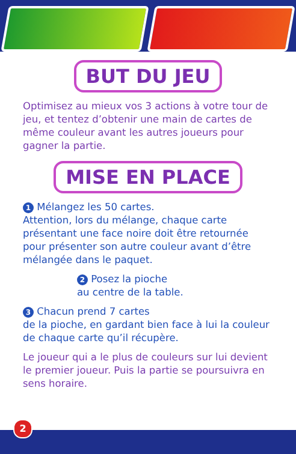BUT DU JEU
Optimisez au mieux vos 3 actions à votre tour de jeu, et tentez d’obtenir une main de cartes de même couleur avant les autres joueurs pour gagner la partie.
MISE EN PLACE
1 Mélangez les 50 cartes.
Attention, lors du mélange, chaque carte présentant une face noire doit être retournée pour présenter son autre couleur avant d’être mélangée dans le paquet.
2 Posez la pioche
au centre de la table.
3 Chacun prend 7 cartes
de la pioche, en gardant bien face à lui la couleur de chaque carte qu’il récupère.
Le joueur qui a le plus de couleurs sur lui devient le premier joueur. Puis la partie se poursuivra en sens horaire.
2